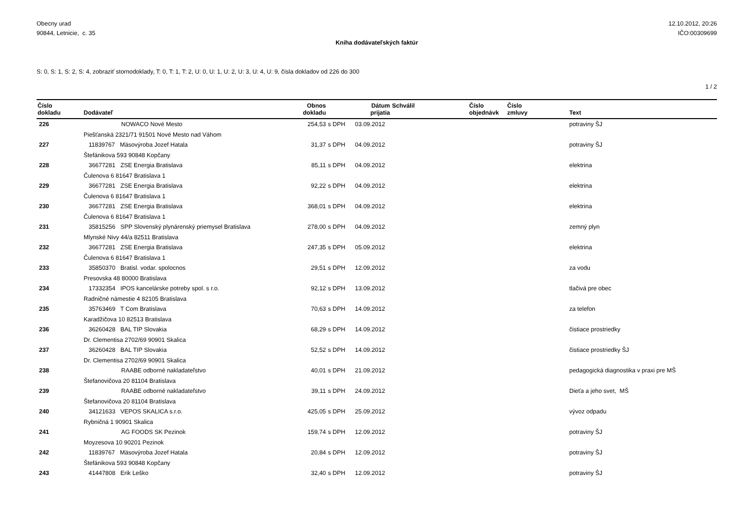Obecny urad
90844, Letnicie, c. 35
12.10.2012, 20:26
IČO:00309699
Kniha dodávateľských faktúr
S: 0, S: 1, S: 2, S: 4, zobraziť stornodoklady, T: 0, T: 1, T: 2, U: 0, U: 1, U: 2, U: 3, U: 4, U: 9, čísla dokladov od 226 do 300
1 / 2
| Číslo dokladu | Dodávateľ | Obnos dokladu | | Dátum prijatia | Schválil | Číslo objednávk | Číslo zmluvy | Text |
| --- | --- | --- | --- | --- | --- | --- | --- | --- |
| 226 | NOWACO Nové Mesto | 254,53 | s DPH | 03.09.2012 | | | | potraviny ŠJ |
| | Piešťanská 2321/71 91501 Nové Mesto nad Váhom | | | | | | | |
| 227 | 11839767 Mäsovýroba Jozef Hatala | 31,37 | s DPH | 04.09.2012 | | | | potraviny ŠJ |
| | Štefánikova 593 90848 Kopčany | | | | | | | |
| 228 | 36677281 ZSE Energia Bratislava | 85,11 | s DPH | 04.09.2012 | | | | elektrina |
| | Čulenova 6 81647 Bratislava 1 | | | | | | | |
| 229 | 36677281 ZSE Energia Bratislava | 92,22 | s DPH | 04.09.2012 | | | | elektrina |
| | Čulenova 6 81647 Bratislava 1 | | | | | | | |
| 230 | 36677281 ZSE Energia Bratislava | 368,01 | s DPH | 04.09.2012 | | | | elektrina |
| | Čulenova 6 81647 Bratislava 1 | | | | | | | |
| 231 | 35815256 SPP Slovenský plynárenský priemysel Bratislava | 278,00 | s DPH | 04.09.2012 | | | | zemný plyn |
| | Mlynské Nivy 44/a 82511 Bratislava | | | | | | | |
| 232 | 36677281 ZSE Energia Bratislava | 247,35 | s DPH | 05.09.2012 | | | | elektrina |
| | Čulenova 6 81647 Bratislava 1 | | | | | | | |
| 233 | 35850370 Bratisl. vodar. spolocnos | 29,51 | s DPH | 12.09.2012 | | | | za vodu |
| | Presovska 48 80000 Bratislava | | | | | | | |
| 234 | 17332354 IPOS kancelárske potreby spol. s r.o. | 92,12 | s DPH | 13.09.2012 | | | | tlačivá pre obec |
| | Radničné námestie 4 82105 Bratislava | | | | | | | |
| 235 | 35763469 T Com Bratislava | 70,63 | s DPH | 14.09.2012 | | | | za telefon |
| | Karadžičova 10 82513 Bratislava | | | | | | | |
| 236 | 36260428 BAL TIP Slovakia | 68,29 | s DPH | 14.09.2012 | | | | čistiace prostriedky |
| | Dr. Clementisa 2702/69 90901 Skalica | | | | | | | |
| 237 | 36260428 BAL TIP Slovakia | 52,52 | s DPH | 14.09.2012 | | | | čistiace prostriedky ŠJ |
| | Dr. Clementisa 2702/69 90901 Skalica | | | | | | | |
| 238 | RAABE odborné nakladateľstvo | 40,01 | s DPH | 21.09.2012 | | | | pedagogická diagnostika v praxi pre MŠ |
| | Štefanovičova 20 81104 Bratislava | | | | | | | |
| 239 | RAABE odborné nakladateľstvo | 39,11 | s DPH | 24.09.2012 | | | | Dieťa a jeho svet, MŠ |
| | Štefanovičova 20 81104 Bratislava | | | | | | | |
| 240 | 34121633 VEPOS SKALICA s.r.o. | 425,05 | s DPH | 25.09.2012 | | | | vývoz odpadu |
| | Rybničná 1 90901 Skalica | | | | | | | |
| 241 | AG FOODS SK Pezinok | 159,74 | s DPH | 12.09.2012 | | | | potraviny ŠJ |
| | Moyzesova 10 90201 Pezinok | | | | | | | |
| 242 | 11839767 Mäsovýroba Jozef Hatala | 20,84 | s DPH | 12.09.2012 | | | | potraviny ŠJ |
| | Štefánikova 593 90848 Kopčany | | | | | | | |
| 243 | 41447808 Erik Leško | 32,40 | s DPH | 12.09.2012 | | | | potraviny ŠJ |